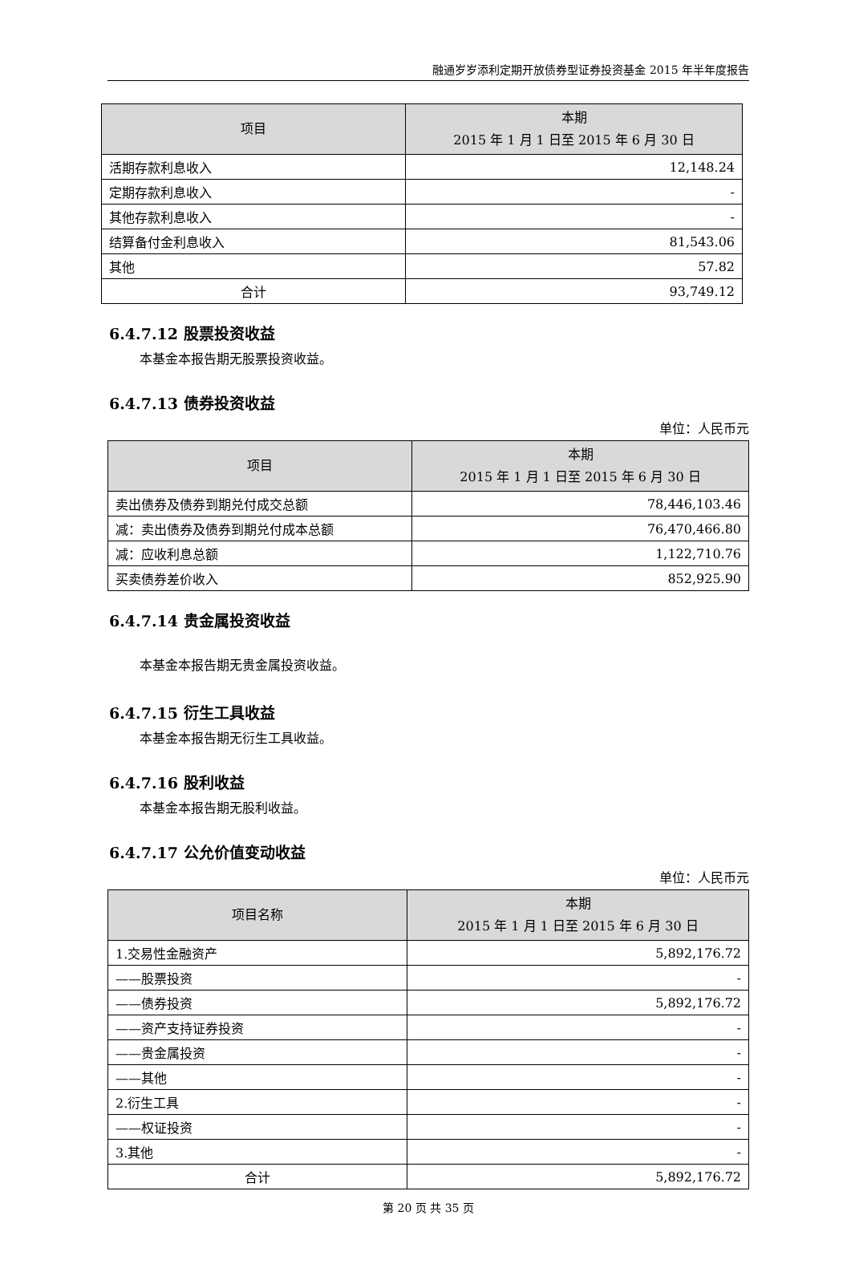融通岁岁添利定期开放债券型证券投资基金 2015 年半年度报告
| 项目 | 本期 2015 年 1 月 1 日至 2015 年 6 月 30 日 |
| --- | --- |
| 活期存款利息收入 | 12,148.24 |
| 定期存款利息收入 | - |
| 其他存款利息收入 | - |
| 结算备付金利息收入 | 81,543.06 |
| 其他 | 57.82 |
| 合计 | 93,749.12 |
6.4.7.12 股票投资收益
本基金本报告期无股票投资收益。
6.4.7.13 债券投资收益
单位：人民币元
| 项目 | 本期 2015 年 1 月 1 日至 2015 年 6 月 30 日 |
| --- | --- |
| 卖出债券及债券到期兑付成交总额 | 78,446,103.46 |
| 减：卖出债券及债券到期兑付成本总额 | 76,470,466.80 |
| 减：应收利息总额 | 1,122,710.76 |
| 买卖债券差价收入 | 852,925.90 |
6.4.7.14 贵金属投资收益
本基金本报告期无贵金属投资收益。
6.4.7.15 衍生工具收益
本基金本报告期无衍生工具收益。
6.4.7.16 股利收益
本基金本报告期无股利收益。
6.4.7.17 公允价值变动收益
单位：人民币元
| 项目名称 | 本期 2015 年 1 月 1 日至 2015 年 6 月 30 日 |
| --- | --- |
| 1.交易性金融资产 | 5,892,176.72 |
| ——股票投资 | - |
| ——债券投资 | 5,892,176.72 |
| ——资产支持证券投资 | - |
| ——贵金属投资 | - |
| ——其他 | - |
| 2.衍生工具 | - |
| ——权证投资 | - |
| 3.其他 | - |
| 合计 | 5,892,176.72 |
第 20 页 共 35 页